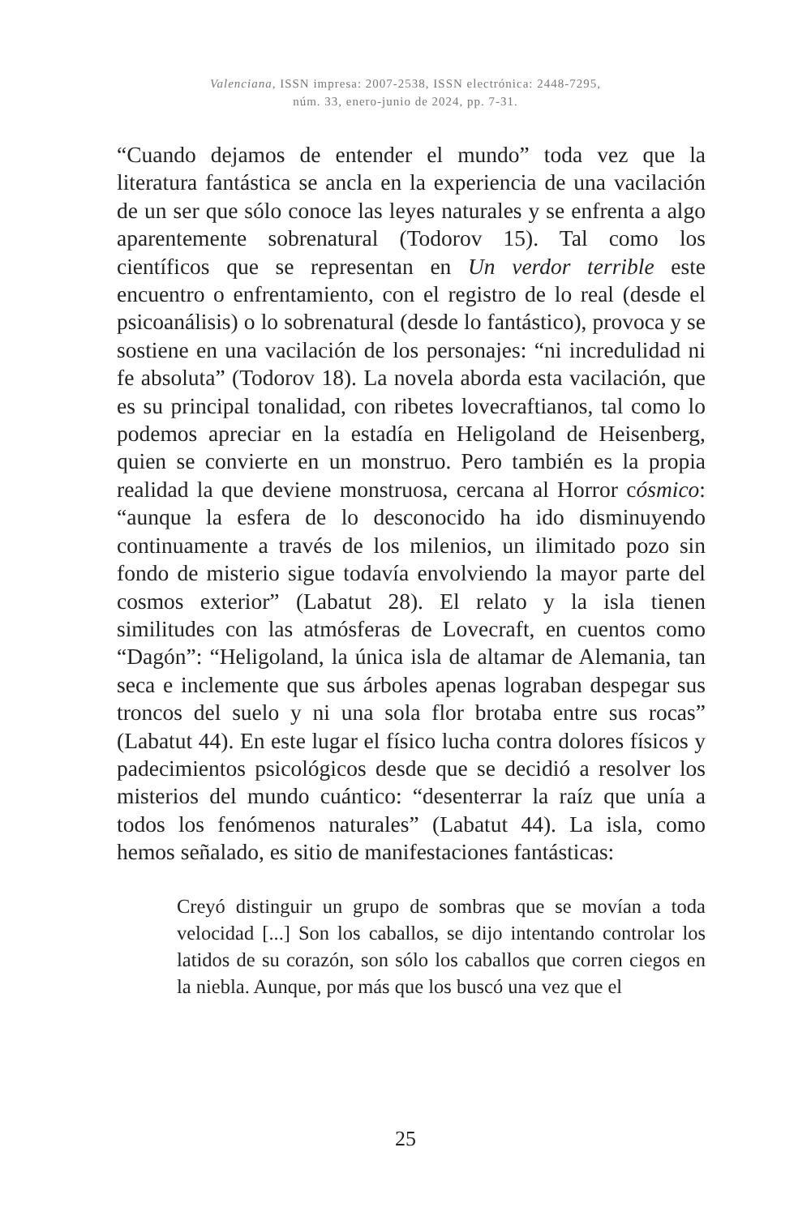Valenciana, ISSN impresa: 2007-2538, ISSN electrónica: 2448-7295,
núm. 33, enero-junio de 2024, pp. 7-31.
“Cuando dejamos de entender el mundo” toda vez que la literatura fantástica se ancla en la experiencia de una vacilación de un ser que sólo conoce las leyes naturales y se enfrenta a algo aparentemente sobrenatural (Todorov 15). Tal como los científicos que se representan en Un verdor terrible este encuentro o enfrentamiento, con el registro de lo real (desde el psicoanálisis) o lo sobrenatural (desde lo fantástico), provoca y se sostiene en una vacilación de los personajes: “ni incredulidad ni fe absoluta” (Todorov 18). La novela aborda esta vacilación, que es su principal tonalidad, con ribetes lovecraftianos, tal como lo podemos apreciar en la estadía en Heligoland de Heisenberg, quien se convierte en un monstruo. Pero también es la propia realidad la que deviene monstruosa, cercana al Horror cósmico: “aunque la esfera de lo desconocido ha ido disminuyendo continuamente a través de los milenios, un ilimitado pozo sin fondo de misterio sigue todavía envolviendo la mayor parte del cosmos exterior” (Labatut 28). El relato y la isla tienen similitudes con las atmósferas de Lovecraft, en cuentos como “Dagón”: “Heligoland, la única isla de altamar de Alemania, tan seca e inclemente que sus árboles apenas lograban despegar sus troncos del suelo y ni una sola flor brotaba entre sus rocas” (Labatut 44). En este lugar el físico lucha contra dolores físicos y padecimientos psicológicos desde que se decidió a resolver los misterios del mundo cuántico: “desenterrar la raíz que unía a todos los fenómenos naturales” (Labatut 44). La isla, como hemos señalado, es sitio de manifestaciones fantásticas:
Creyó distinguir un grupo de sombras que se movían a toda velocidad [...] Son los caballos, se dijo intentando controlar los latidos de su corazón, son sólo los caballos que corren ciegos en la niebla. Aunque, por más que los buscó una vez que el
25